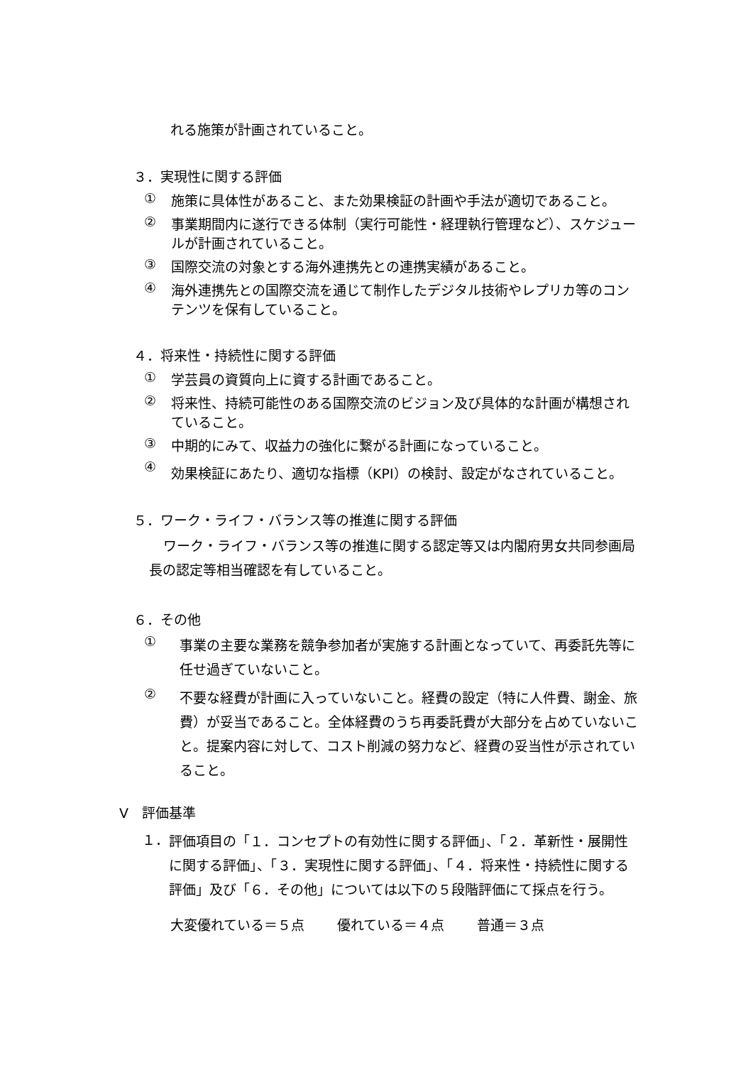れる施策が計画されていること。
３．実現性に関する評価
① 施策に具体性があること、また効果検証の計画や手法が適切であること。
② 事業期間内に遂行できる体制（実行可能性・経理執行管理など）、スケジュールが計画されていること。
③ 国際交流の対象とする海外連携先との連携実績があること。
④ 海外連携先との国際交流を通じて制作したデジタル技術やレプリカ等のコンテンツを保有していること。
４．将来性・持続性に関する評価
① 学芸員の資質向上に資する計画であること。
② 将来性、持続可能性のある国際交流のビジョン及び具体的な計画が構想されていること。
③ 中期的にみて、収益力の強化に繋がる計画になっていること。
④ 効果検証にあたり、適切な指標（KPI）の検討、設定がなされていること。
５．ワーク・ライフ・バランス等の推進に関する評価
ワーク・ライフ・バランス等の推進に関する認定等又は内閣府男女共同参画局長の認定等相当確認を有していること。
６．その他
① 事業の主要な業務を競争参加者が実施する計画となっていて、再委託先等に任せ過ぎていないこと。
② 不要な経費が計画に入っていないこと。経費の設定（特に人件費、謝金、旅費）が妥当であること。全体経費のうち再委託費が大部分を占めていないこと。提案内容に対して、コスト削減の努力など、経費の妥当性が示されていること。
Ⅴ　評価基準
１． 評価項目の「１．コンセプトの有効性に関する評価」、「２．革新性・展開性に関する評価」、「３．実現性に関する評価」、「４．将来性・持続性に関する評価」及び「６．その他」については以下の５段階評価にて採点を行う。
大変優れている＝５点 優れている＝４点 普通＝３点